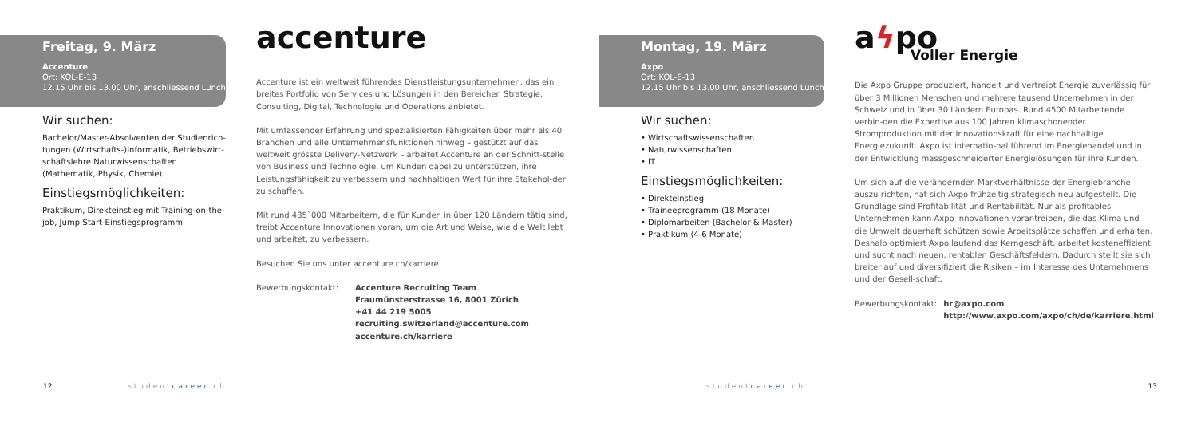Freitag, 9. März
Accenture
Ort: KOL-E-13
12.15 Uhr bis 13.00 Uhr, anschliessend Lunch
Wir suchen:
Bachelor/Master-Absolventen der Studienrich-tungen (Wirtschafts-)Informatik, Betriebswirt-schaftslehre Naturwissenschaften (Mathematik, Physik, Chemie)
Einstiegsmöglichkeiten:
Praktikum, Direkteinstieg mit Training-on-the-job, Jump-Start-Einstiegsprogramm
accenture
Accenture ist ein weltweit führendes Dienstleistungsunternehmen, das ein breites Portfolio von Services und Lösungen in den Bereichen Strategie, Consulting, Digital, Technologie und Operations anbietet.
Mit umfassender Erfahrung und spezialisierten Fähigkeiten über mehr als 40 Branchen und alle Unternehmensfunktionen hinweg – gestützt auf das weltweit grösste Delivery-Netzwerk – arbeitet Accenture an der Schnitt-stelle von Business und Technologie, um Kunden dabei zu unterstützen, ihre Leistungsfähigkeit zu verbessern und nachhaltigen Wert für ihre Stakehol-der zu schaffen.
Mit rund 435`000 Mitarbeitern, die für Kunden in über 120 Ländern tätig sind, treibt Accenture Innovationen voran, um die Art und Weise, wie die Welt lebt und arbeitet, zu verbessern.
Besuchen Sie uns unter accenture.ch/karriere
Bewerbungskontakt: Accenture Recruiting Team
Fraumünsterstrasse 16, 8001 Zürich
+41 44 219 5005
recruiting.switzerland@accenture.com
accenture.ch/karriere
12 studentcareer.ch
Montag, 19. März
Axpo
Ort: KOL-E-13
12.15 Uhr bis 13.00 Uhr, anschliessend Lunch
Wir suchen:
• Wirtschaftswissenschaften
• Naturwissenschaften
• IT
Einstiegsmöglichkeiten:
• Direkteinstieg
• Traineeprogramm (18 Monate)
• Diplomarbeiten (Bachelor & Master)
• Praktikum (4-6 Monate)
aϟpo
Voller Energie
Die Axpo Gruppe produziert, handelt und vertreibt Energie zuverlässig für über 3 Millionen Menschen und mehrere tausend Unternehmen in der Schweiz und in über 30 Ländern Europas. Rund 4500 Mitarbeitende verbin-den die Expertise aus 100 Jahren klimaschonender Stromproduktion mit der Innovationskraft für eine nachhaltige Energiezukunft. Axpo ist internatio-nal führend im Energiehandel und in der Entwicklung massgeschneiderter Energielösungen für ihre Kunden.
Um sich auf die verändernden Marktverhältnisse der Energiebranche auszu-richten, hat sich Axpo frühzeitig strategisch neu aufgestellt. Die Grundlage sind Profitabilität und Rentabilität. Nur als profitables Unternehmen kann Axpo Innovationen vorantreiben, die das Klima und die Umwelt dauerhaft schützen sowie Arbeitsplätze schaffen und erhalten. Deshalb optimiert Axpo laufend das Kerngeschäft, arbeitet kosteneffizient und sucht nach neuen, rentablen Geschäftsfeldern. Dadurch stellt sie sich breiter auf und diversifiziert die Risiken – im Interesse des Unternehmens und der Gesell-schaft.
Bewerbungskontakt: hr@axpo.com
http://www.axpo.com/axpo/ch/de/karriere.html
studentcareer.ch 13